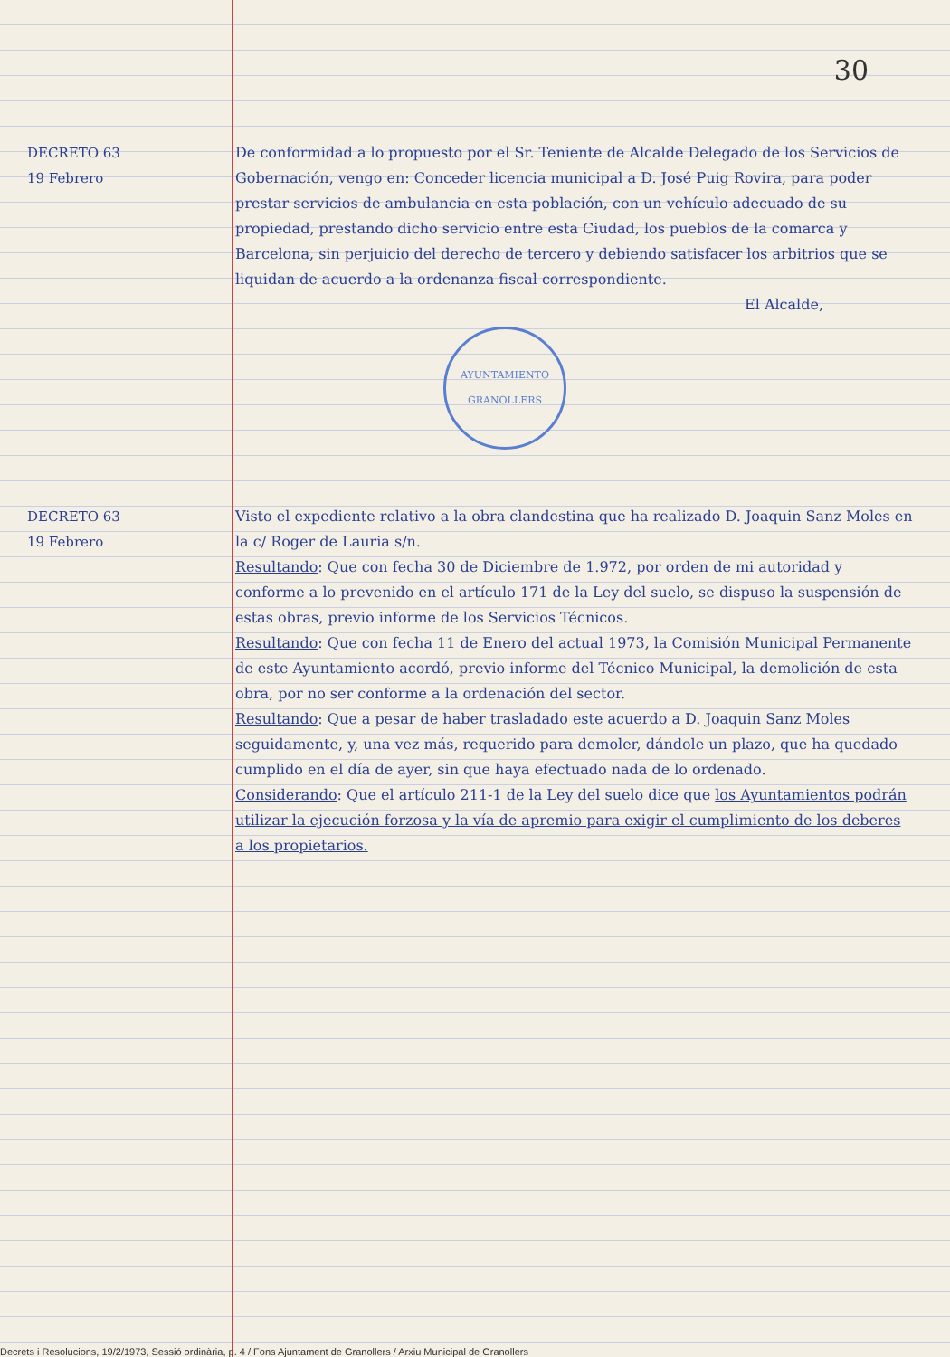30
DECRETO 63
19 Febrero
De conformidad a lo propuesto por el Sr. Teniente de Alcalde Delegado de los Servicios de Gobernación, vengo en: Conceder licencia municipal a D. José Puig Rovira, para poder prestar servicios de ambulancia en esta población, con un vehículo adecuado de su propiedad, prestando dicho servicio entre esta Ciudad, los pueblos de la comarca y Barcelona, sin perjuicio del derecho de tercero y debiendo satisfacer los arbitrios que se liquidan de acuerdo a la ordenanza fiscal correspondiente.
El Alcalde,
AYUNTAMIENTO
GRANOLLERS
DECRETO 63
19 Febrero
Visto el expediente relativo a la obra clandestina que ha realizado D. Joaquin Sanz Moles en la c/ Roger de Lauria s/n.
Resultando: Que con fecha 30 de Diciembre de 1.972, por orden de mi autoridad y conforme a lo prevenido en el artículo 171 de la Ley del suelo, se dispuso la suspensión de estas obras, previo informe de los Servicios Técnicos.
Resultando: Que con fecha 11 de Enero del actual 1973, la Comisión Municipal Permanente de este Ayuntamiento acordó, previo informe del Técnico Municipal, la demolición de esta obra, por no ser conforme a la ordenación del sector.
Resultando: Que a pesar de haber trasladado este acuerdo a D. Joaquin Sanz Moles seguidamente, y, una vez más, requerido para demoler, dándole un plazo, que ha quedado cumplido en el día de ayer, sin que haya efectuado nada de lo ordenado.
Considerando: Que el artículo 211-1 de la Ley del suelo dice que los Ayuntamientos podrán utilizar la ejecución forzosa y la vía de apremio para exigir el cumplimiento de los deberes a los propietarios.
Decrets i Resolucions, 19/2/1973, Sessió ordinària, p. 4 / Fons Ajuntament de Granollers / Arxiu Municipal de Granollers